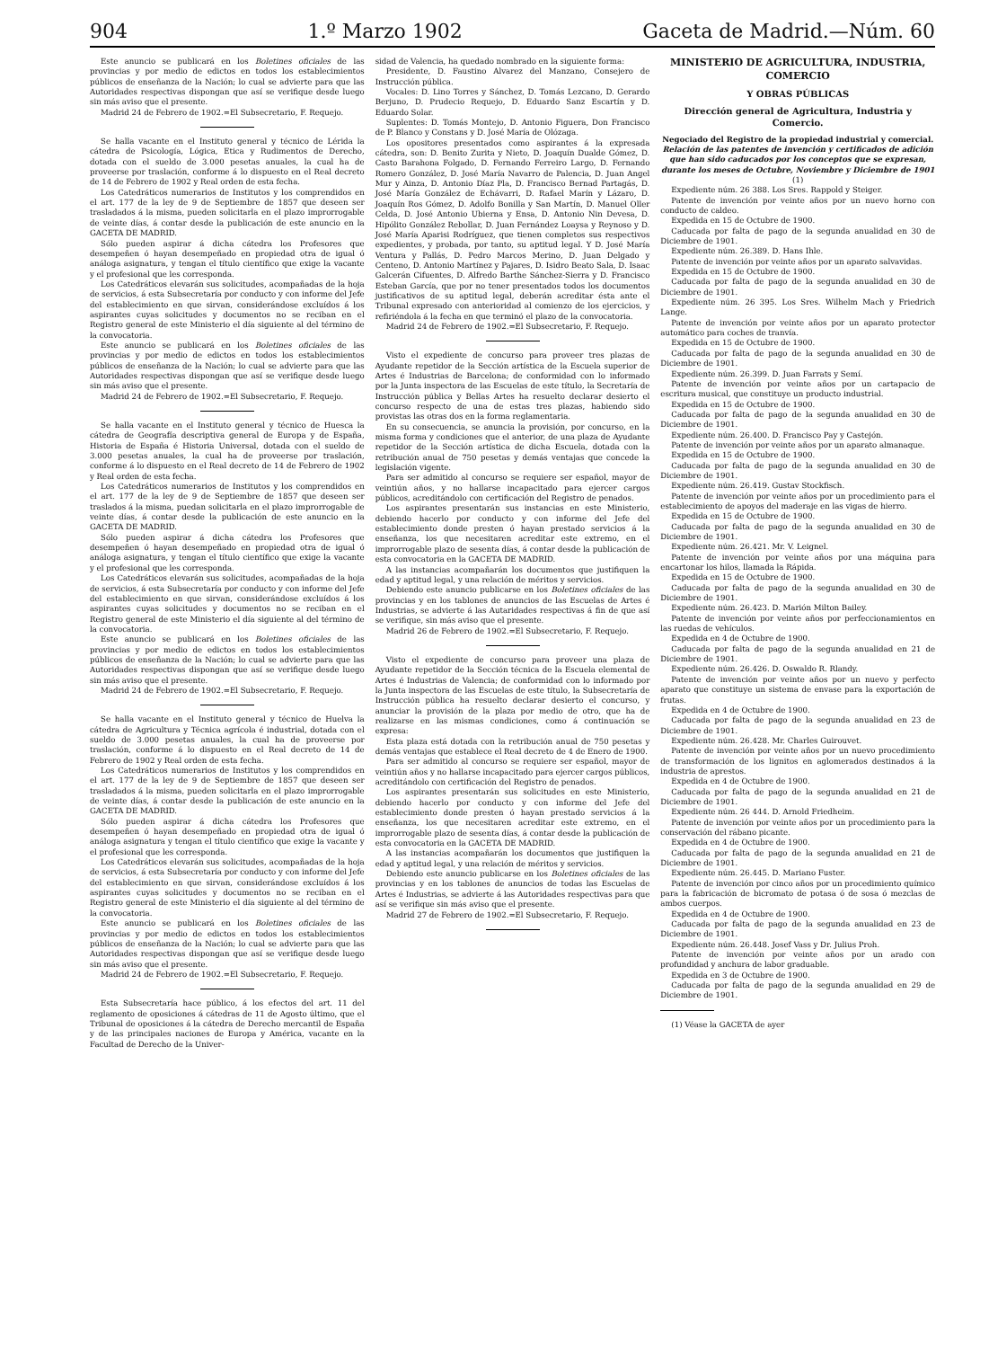904 1.º Marzo 1902 Gaceta de Madrid.—Núm. 60
Este anuncio se publicará en los Boletines oficiales de las provincias y por medio de edictos en todos los establecimientos públicos de enseñanza de la Nación; lo cual se advierte para que las Autoridades respectivas dispongan que así se verifique desde luego sin más aviso que el presente.
Madrid 24 de Febrero de 1902.=El Subsecretario, F. Requejo.
Se halla vacante en el Instituto general y técnico de Lérida la cátedra de Psicología, Lógica, Etica y Rudimentos de Derecho, dotada con el sueldo de 3.000 pesetas anuales, la cual ha de proveerse por traslación, conforme á lo dispuesto en el Real decreto de 14 de Febrero de 1902 y Real orden de esta fecha.
Los Catedráticos numerarios de Institutos y los comprendidos en el art. 177 de la ley de 9 de Septiembre de 1857 que deseen ser trasladados á la misma, pueden solicitarla en el plazo improrrogable de veinte días, á contar desde la publicación de este anuncio en la GACETA DE MADRID.
Sólo pueden aspirar á dicha cátedra los Profesores que desempeñen ó hayan desempeñado en propiedad otra de igual ó análoga asignatura, y tengan el título científico que exige la vacante y el profesional que les corresponda.
Los Catedráticos elevarán sus solicitudes, acompañadas de la hoja de servicios, á esta Subsecretaría por conducto y con informe del Jefe del establecimiento en que sirvan, considerándose excluídos á los aspirantes cuyas solicitudes y documentos no se reciban en el Registro general de este Ministerio el día siguiente al del término de la convocatoria.
Este anuncio se publicará en los Boletines oficiales de las provincias y por medio de edictos en todos los establecimientos públicos de enseñanza de la Nación; lo cual se advierte para que las Autoridades respectivas dispongan que así se verifique desde luego sin más aviso que el presente.
Madrid 24 de Febrero de 1902.=El Subsecretario, F. Requejo.
Se halla vacante en el Instituto general y técnico de Huesca la cátedra de Geografía descriptiva general de Europa y de España, Historia de España é Historia Universal, dotada con el sueldo de 3.000 pesetas anuales, la cual ha de proveerse por traslación, conforme á lo dispuesto en el Real decreto de 14 de Febrero de 1902 y Real orden de esta fecha.
Los Catedráticos numerarios de Institutos y los comprendidos en el art. 177 de la ley de 9 de Septiembre de 1857 que deseen ser traslados á la misma, puedan solicitarla en el plazo improrrogable de veinte días, á contar desde la publicación de este anuncio en la GACETA DE MADRID.
Sólo pueden aspirar á dicha cátedra los Profesores que desempeñen ó hayan desempeñado en propiedad otra de igual ó análoga asignatura, y tengan el título científico que exige la vacante y el profesional que les corresponda.
Los Catedráticos elevarán sus solicitudes, acompañadas de la hoja de servicios, á esta Subsecretaría por conducto y con informe del Jefe del establecimiento en que sirvan, considerándose excluídos á los aspirantes cuyas solicitudes y documentos no se reciban en el Registro general de este Ministerio el día siguiente al del término de la convocatoria.
Este anuncio se publicará en los Boletines oficiales de las provincias y por medio de edictos en todos los establecimientos públicos de enseñanza de la Nación; lo cual se advierte para que las Autoridades respectivas dispongan que así se verifique desde luego sin más aviso que el presente.
Madrid 24 de Febrero de 1902.=El Subsecretario, F. Requejo.
Se halla vacante en el Instituto general y técnico de Huelva la cátedra de Agricultura y Técnica agrícola é industrial, dotada con el sueldo de 3.000 pesetas anuales, la cual ha de proveerse por traslación, conforme á lo dispuesto en el Real decreto de 14 de Febrero de 1902 y Real orden de esta fecha.
Los Catedráticos numerarios de Institutos y los comprendidos en el art. 177 de la ley de 9 de Septiembre de 1857 que deseen ser trasladados á la misma, pueden solicitarla en el plazo improrrogable de veinte días, á contar desde la publicación de este anuncio en la GACETA DE MADRID.
Sólo pueden aspirar á dicha cátedra los Profesores que desempeñen ó hayan desempeñado en propiedad otra de igual ó análoga asignatura y tengan el título científico que exige la vacante y el profesional que les corresponda.
Los Catedráticos elevarán sus solicitudes, acompañadas de la hoja de servicios, á esta Subsecretaría por conducto y con informe del Jefe del establecimiento en que sirvan, considerándose excluídos á los aspirantes cuyas solicitudes y documentos no se reciban en el Registro general de este Ministerio el día siguiente al del término de la convocatoria.
Este anuncio se publicará en los Boletines oficiales de las provincias y por medio de edictos en todos los establecimientos públicos de enseñanza de la Nación; lo cual se advierte para que las Autoridades respectivas dispongan que así se verifique desde luego sin más aviso que el presente.
Madrid 24 de Febrero de 1902.=El Subsecretario, F. Requejo.
Esta Subsecretaría hace público, á los efectos del art. 11 del reglamento de oposiciones á cátedras de 11 de Agosto último, que el Tribunal de oposiciones á la cátedra de Derecho mercantil de España y de las principales naciones de Europa y América, vacante en la Facultad de Derecho de la Univer-
sidad de Valencia, ha quedado nombrado en la siguiente forma:
Presidente, D. Faustino Alvarez del Manzano, Consejero de Instrucción pública.
Vocales: D. Lino Torres y Sánchez, D. Tomás Lezcano, D. Gerardo Berjuno, D. Prudecio Requejo, D. Eduardo Sanz Escartín y D. Eduardo Solar.
Suplentes: D. Tomás Montejo, D. Antonio Figuera, Don Francisco de P. Blanco y Constans y D. José María de Olózaga.
Los opositores presentados como aspirantes á la expresada cátedra, son: D. Benito Zurita y Nieto, D. Joaquín Dualde Gómez, D. Casto Barahona Folgado, D. Fernando Ferreiro Largo, D. Fernando Romero González, D. José María Navarro de Palencia, D. Juan Angel Mur y Ainza, D. Antonio Díaz Pla, D. Francisco Bernad Partagás, D. José María González de Echávarri, D. Rafael Marín y Lázaro, D. Joaquín Ros Gómez, D. Adolfo Bonilla y San Martín, D. Manuel Oller Celda, D. José Antonio Ubierna y Ensa, D. Antonio Nin Devesa, D. Hipólito González Rebollar, D. Juan Fernández Loaysa y Reynoso y D. José María Aparisi Rodríguez, que tienen completos sus respectivos expedientes, y probada, por tanto, su aptitud legal. Y D. José María Ventura y Pallás, D. Pedro Marcos Merino, D. Juan Delgado y Centeno, D. Antonio Martínez y Pajares, D. Isidro Beato Sala, D. Isaac Galcerán Cifuentes, D. Alfredo Barthe Sánchez-Sierra y D. Francisco Esteban García, que por no tener presentados todos los documentos justificativos de su aptitud legal, deberán acreditar ésta ante el Tribunal expresado con anterioridad al comienzo de los ejercicios, y refiriéndola á la fecha en que terminó el plazo de la convocatoria.
Madrid 24 de Febrero de 1902.=El Subsecretario, F. Requejo.
Visto el expediente de concurso para proveer tres plazas de Ayudante repetidor de la Sección artística de la Escuela superior de Artes é Industrias de Barcelona; de conformidad con lo informado por la Junta inspectora de las Escuelas de este título, la Secretaría de Instrucción pública y Bellas Artes ha resuelto declarar desierto el concurso respecto de una de estas tres plazas, habiendo sido provistas las otras dos en la forma reglamentaria.
En su consecuencia, se anuncia la provisión, por concurso, en la misma forma y condiciones que el anterior, de una plaza de Ayudante repetidor de la Sección artística de dicha Escuela, dotada con la retribución anual de 750 pesetas y demás ventajas que concede la legislación vigente.
Para ser admitido al concurso se requiere ser español, mayor de veintiún años, y no hallarse incapacitado para ejercer cargos públicos, acreditándolo con certificación del Registro de penados.
Los aspirantes presentarán sus instancias en este Ministerio, debiendo hacerlo por conducto y con informe del Jefe del establecimiento donde presten ó hayan prestado servicios á la enseñanza, los que necesitaren acreditar este extremo, en el improrrogable plazo de sesenta días, á contar desde la publicación de esta convocatoria en la GACETA DE MADRID.
A las instancias acompañarán los documentos que justifiquen la edad y aptitud legal, y una relación de méritos y servicios.
Debiendo este anuncio publicarse en los Boletines oficiales de las provincias y en los tablones de anuncios de las Escuelas de Artes é Industrias, se advierte á las Autaridades respectivas á fin de que así se verifique, sin más aviso que el presente.
Madrid 26 de Febrero de 1902.=El Subsecretario, F. Requejo.
Visto el expediente de concurso para proveer una plaza de Ayudante repetidor de la Sección técnica de la Escuela elemental de Artes é Industrias de Valencia; de conformidad con lo informado por la Junta inspectora de las Escuelas de este título, la Subsecretaría de Instrucción pública ha resuelto declarar desierto el concurso, y anunciar la provisión de la plaza por medio de otro, que ha de realizarse en las mismas condiciones, como á continuación se expresa:
Esta plaza está dotada con la retribución anual de 750 pesetas y demás ventajas que establece el Real decreto de 4 de Enero de 1900.
Para ser admitido al concurso se requiere ser español, mayor de veintiún años y no hallarse incapacitado para ejercer cargos públicos, acreditándolo con certificación del Registro de penados.
Los aspirantes presentarán sus solicitudes en este Ministerio, debiendo hacerlo por conducto y con informe del Jefe del establecimiento donde presten ó hayan prestado servicios á la enseñanza, los que necesitaren acreditar este extremo, en el improrrogable plazo de sesenta días, á contar desde la publicación de esta convocatoria en la GACETA DE MADRID.
A las instancias acompañarán los documentos que justifiquen la edad y aptitud legal, y una relación de méritos y servicios.
Debiendo este anuncio publicarse en los Boletines oficiales de las provincias y en los tablones de anuncios de todas las Escuelas de Artes é Industrias, se advierte á las Autoridades respectivas para que así se verifique sin más aviso que el presente.
Madrid 27 de Febrero de 1902.=El Subsecretario, F. Requejo.
MINISTERIO DE AGRICULTURA, INDUSTRIA, COMERCIO
Y OBRAS PÚBLICAS
Dirección general de Agricultura, Industria y Comercio.
Negociado del Registro de la propiedad industrial y comercial.
Relación de las patentes de invención y certificados de adición que han sido caducados por los conceptos que se expresan, durante los meses de Octubre, Noviembre y Diciembre de 1901 (1)
Expediente núm. 26 388. Los Sres. Rappold y Steiger.
Patente de invención por veinte años por un nuevo horno con conducto de caldeo.
Expedida en 15 de Octubre de 1900.
Caducada por falta de pago de la segunda anualidad en 30 de Diciembre de 1901.
Expediente núm. 26.389. D. Hans Ihle.
Patente de invención por veinte años por un aparato salvavidas.
Expedida en 15 de Octubre de 1900.
Caducada por falta de pago de la segunda anualidad en 30 de Diciembre de 1901.
Expediente núm. 26 395. Los Sres. Wilhelm Mach y Friedrich Lange.
Patente de invención por veinte años por un aparato protector automático para coches de tranvía.
Expedida en 15 de Octubre de 1900.
Caducada por falta de pago de la segunda anualidad en 30 de Diciembre de 1901.
Expediente núm. 26.399. D. Juan Farrats y Semí.
Patente de invención por veinte años por un cartapacio de escritura musical, que constituye un producto industrial.
Expedida en 15 de Octubre de 1900.
Caducada por falta de pago de la segunda anualidad en 30 de Diciembre de 1901.
Expediente núm. 26.400. D. Francisco Pay y Castejón.
Patente de invención por veinte años por un aparato almanaque.
Expedida en 15 de Octubre de 1900.
Caducada por falta de pago de la segunda anualidad en 30 de Diciembre de 1901.
Expediente núm. 26.419. Gustav Stockfisch.
Patente de invención por veinte años por un procedimiento para el establecimiento de apoyos del maderaje en las vigas de hierro.
Expedida en 15 de Octubre de 1900.
Caducada por falta de pago de la segunda anualidad en 30 de Diciembre de 1901.
Expediente núm. 26.421. Mr. V. Leignel.
Patente de invención por veinte años por una máquina para encartonar los hilos, llamada la Rápida.
Expedida en 15 de Octubre de 1900.
Caducada por falta de pago de la segunda anualidad en 30 de Diciembre de 1901.
Expediente núm. 26.423. D. Marión Milton Bailey.
Patente de invención por veinte años por perfeccionamientos en las ruedas de vehículos.
Expedida en 4 de Octubre de 1900.
Caducada por falta de pago de la segunda anualidad en 21 de Diciembre de 1901.
Expediente núm. 26.426. D. Oswaldo R. Rlandy.
Patente de invención por veinte años por un nuevo y perfecto aparato que constituye un sistema de envase para la exportación de frutas.
Expedida en 4 de Octubre de 1900.
Caducada por falta de pago de la segunda anualidad en 23 de Diciembre de 1901.
Expediente núm. 26.428. Mr. Charles Guirouvet.
Patente de invención por veinte años por un nuevo procedimiento de transformación de los lignitos en aglomerados destinados á la industria de aprestos.
Expedida en 4 de Octubre de 1900.
Caducada por falta de pago de la segunda anualidad en 21 de Diciembre de 1901.
Expediente núm. 26 444. D. Arnold Friedheim.
Patente de invención por veinte años por un procedimiento para la conservación del rábano picante.
Expedida en 4 de Octubre de 1900.
Caducada por falta de pago de la segunda anualidad en 21 de Diciembre de 1901.
Expediente núm. 26.445. D. Mariano Fuster.
Patente de invención por cinco años por un procedimiento químico para la fabricación de bicromato de potasa ó de sosa ó mezclas de ambos cuerpos.
Expedida en 4 de Octubre de 1900.
Caducada por falta de pago de la segunda anualidad en 23 de Diciembre de 1901.
Expediente núm. 26.448. Josef Vass y Dr. Julius Proh.
Patente de invención por veinte años por un arado con profundidad y anchura de labor graduable.
Expedida en 3 de Octubre de 1900.
Caducada por falta de pago de la segunda anualidad en 29 de Diciembre de 1901.
(1) Véase la GACETA de ayer